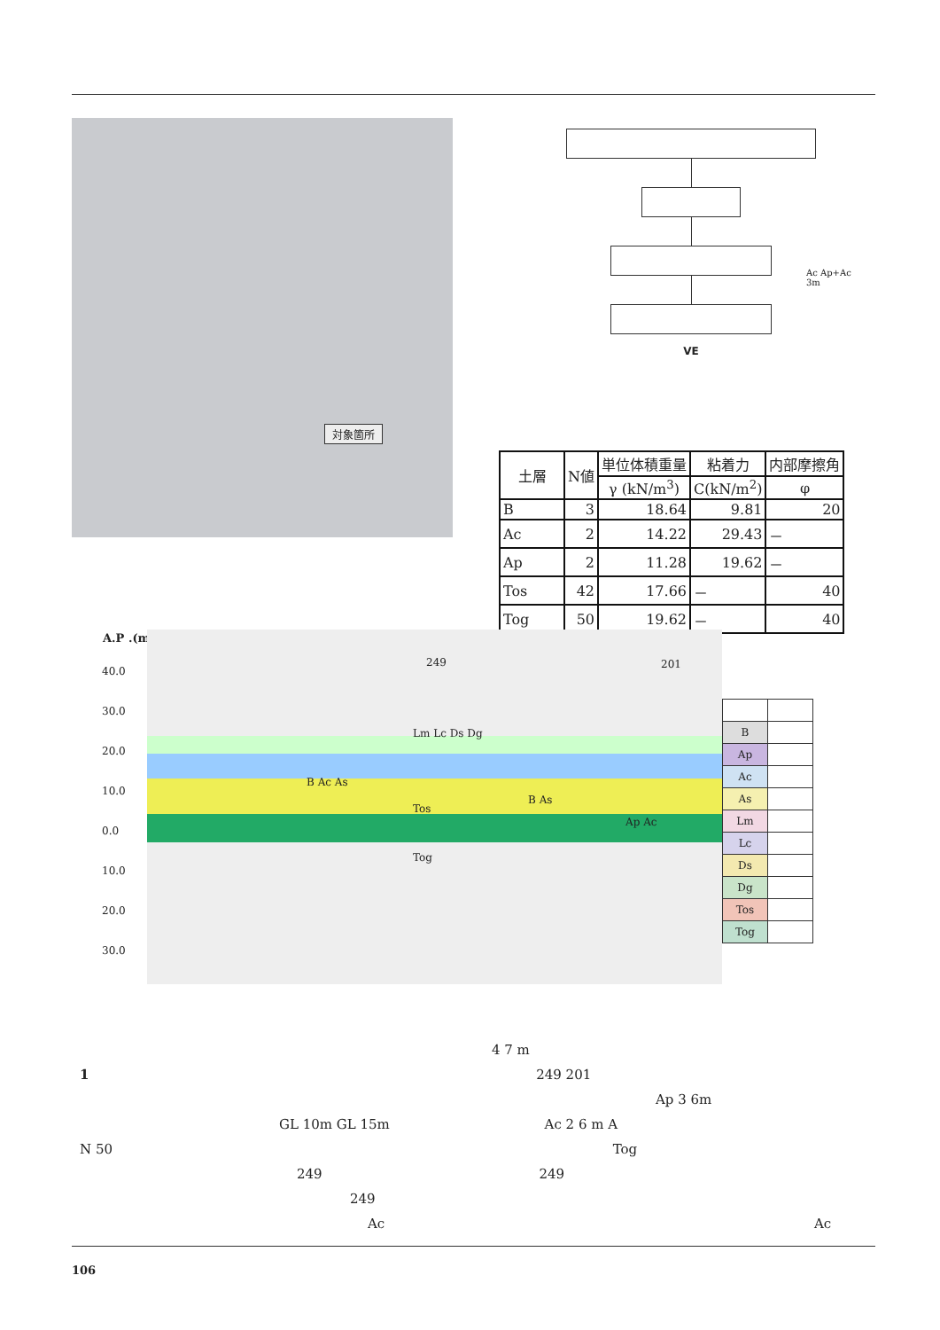対象箇所
VE
Ac Ap+Ac
3m
| 土層 | N値 | 単位体積重量 | 粘着力 | 内部摩擦角 |
| --- | --- | --- | --- | --- |
| | | γ (kN/m<sup>3</sup>) | C(kN/m<sup>2</sup>) | φ |
| B | 3 | 18.64 | 9.81 | 20 |
| Ac | 2 | 14.22 | 29.43 | － |
| Ap | 2 | 11.28 | 19.62 | － |
| Tos | 42 | 17.66 | － | 40 |
| Tog | 50 | 19.62 | － | 40 |
A.P .(m)
40.0
30.0
20.0
10.0
0.0
10.0
20.0
30.0
249 201
Lm Lc Ds Dg
B Ac As
Tos
B As
Ap Ac
Tog
| B | |
| Ap | |
| Ac | |
| As | |
| Lm | |
| Lc | |
| Ds | |
| Dg | |
| Tos | |
| Tog | |
4 7 m
1 249 201
Ap 3 6m
GL 10m GL 15m Ac 2 6 m A
N 50 Tog
249 249
249
Ac Ac
106